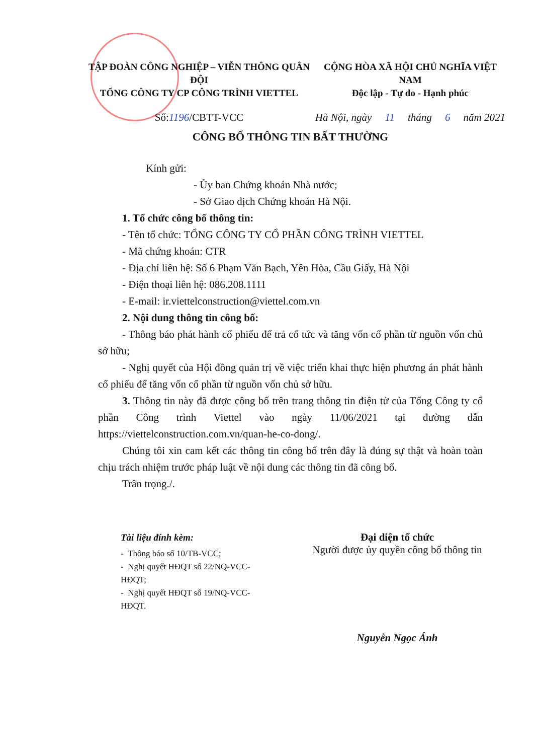TẬP ĐOÀN CÔNG NGHIỆP – VIỄN THÔNG QUÂN ĐỘI
TỔNG CÔNG TY CP CÔNG TRÌNH VIETTEL
Số: 1196 /CBTT-VCC
CỘNG HÒA XÃ HỘI CHỦ NGHĨA VIỆT NAM
Độc lập - Tự do - Hạnh phúc
Hà Nội, ngày 11 tháng 6 năm 2021
CÔNG BỐ THÔNG TIN BẤT THƯỜNG
Kính gửi:
- Ủy ban Chứng khoán Nhà nước;
- Sở Giao dịch Chứng khoán Hà Nội.
1. Tổ chức công bố thông tin:
- Tên tổ chức: TỔNG CÔNG TY CỔ PHẦN CÔNG TRÌNH VIETTEL
- Mã chứng khoán: CTR
- Địa chỉ liên hệ: Số 6 Phạm Văn Bạch, Yên Hòa, Cầu Giấy, Hà Nội
- Điện thoại liên hệ: 086.208.1111
- E-mail: ir.viettelconstruction@viettel.com.vn
2. Nội dung thông tin công bố:
- Thông báo phát hành cổ phiếu để trả cổ tức và tăng vốn cổ phần từ nguồn vốn chủ sở hữu;
- Nghị quyết của Hội đồng quản trị về việc triển khai thực hiện phương án phát hành cổ phiếu để tăng vốn cổ phần từ nguồn vốn chủ sở hữu.
3. Thông tin này đã được công bố trên trang thông tin điện tử của Tổng Công ty cổ phần Công trình Viettel vào ngày 11/06/2021 tại đường dẫn https://viettelconstruction.com.vn/quan-he-co-dong/.
Chúng tôi xin cam kết các thông tin công bố trên đây là đúng sự thật và hoàn toàn chịu trách nhiệm trước pháp luật về nội dung các thông tin đã công bố.
Trân trọng./.
Tài liệu đính kèm:
- Thông báo số 10/TB-VCC;
- Nghị quyết HĐQT số 22/NQ-VCC-HĐQT;
- Nghị quyết HĐQT số 19/NQ-VCC-HĐQT.
Đại diện tổ chức
Người được ủy quyền công bố thông tin
Nguyễn Ngọc Ánh